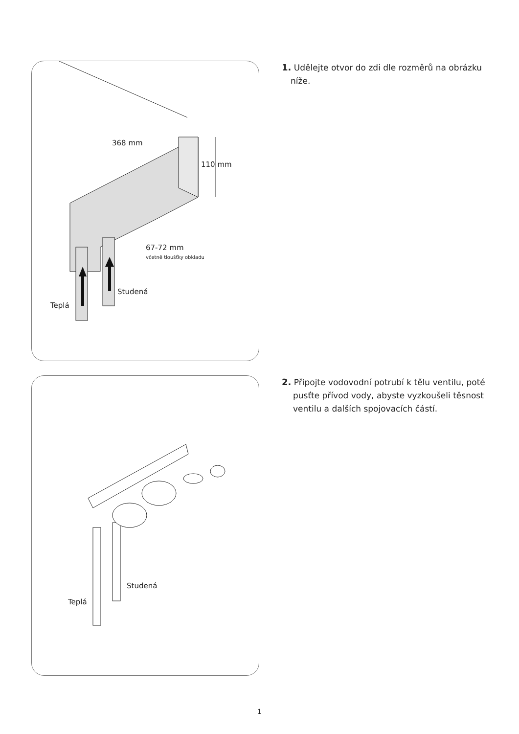368 mm
110 mm
67-72 mm
včetně tloušťky obkladu
Studená
Teplá
1. Udělejte otvor do zdi dle rozměrů na obrázku níže.
Studená
Teplá
2. Připojte vodovodní potrubí k tělu ventilu, poté pusťte přívod vody, abyste vyzkoušeli těsnost ventilu a dalších spojovacích částí.
1